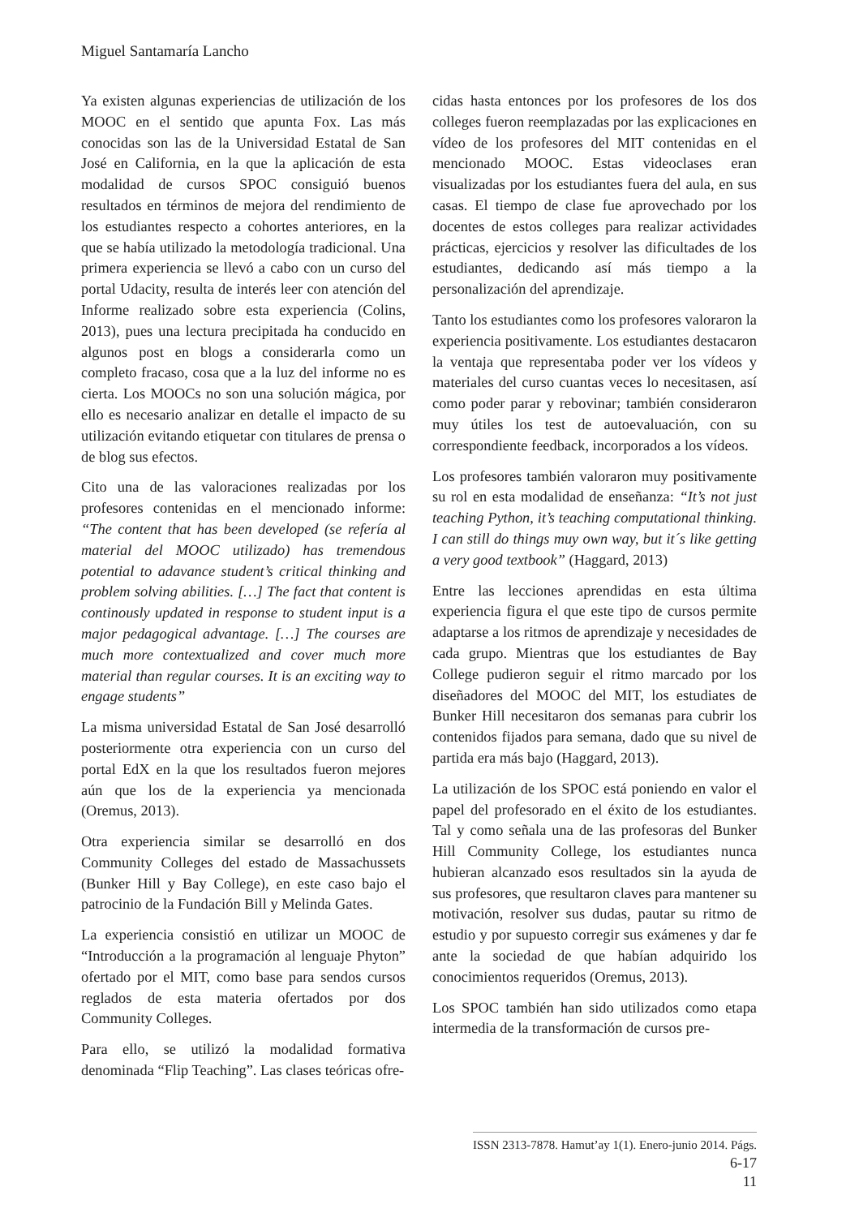Miguel Santamaría Lancho
Ya existen algunas experiencias de utilización de los MOOC en el sentido que apunta Fox. Las más conocidas son las de la Universidad Estatal de San José en California, en la que la aplicación de esta modalidad de cursos SPOC consiguió buenos resultados en términos de mejora del rendimiento de los estudiantes respecto a cohortes anteriores, en la que se había utilizado la metodología tradicional. Una primera experiencia se llevó a cabo con un curso del portal Udacity, resulta de interés leer con atención del Informe realizado sobre esta experiencia (Colins, 2013), pues una lectura precipitada ha conducido en algunos post en blogs a considerarla como un completo fracaso, cosa que a la luz del informe no es cierta. Los MOOCs no son una solución mágica, por ello es necesario analizar en detalle el impacto de su utilización evitando etiquetar con titulares de prensa o de blog sus efectos.
Cito una de las valoraciones realizadas por los profesores contenidas en el mencionado informe: “The content that has been developed (se refería al material del MOOC utilizado) has tremendous potential to adavance student’s critical thinking and problem solving abilities. […] The fact that content is continously updated in response to student input is a major pedagogical advantage. […] The courses are much more contextualized and cover much more material than regular courses. It is an exciting way to engage students”
La misma universidad Estatal de San José desarrolló posteriormente otra experiencia con un curso del portal EdX en la que los resultados fueron mejores aún que los de la experiencia ya mencionada (Oremus, 2013).
Otra experiencia similar se desarrolló en dos Community Colleges del estado de Massachussets (Bunker Hill y Bay College), en este caso bajo el patrocinio de la Fundación Bill y Melinda Gates.
La experiencia consistió en utilizar un MOOC de “Introducción a la programación al lenguaje Phyton” ofertado por el MIT, como base para sendos cursos reglados de esta materia ofertados por dos Community Colleges.
Para ello, se utilizó la modalidad formativa denominada “Flip Teaching”. Las clases teóricas ofre-
cidas hasta entonces por los profesores de los dos colleges fueron reemplazadas por las explicaciones en vídeo de los profesores del MIT contenidas en el mencionado MOOC. Estas videoclases eran visualizadas por los estudiantes fuera del aula, en sus casas. El tiempo de clase fue aprovechado por los docentes de estos colleges para realizar actividades prácticas, ejercicios y resolver las dificultades de los estudiantes, dedicando así más tiempo a la personalización del aprendizaje.
Tanto los estudiantes como los profesores valoraron la experiencia positivamente. Los estudiantes destacaron la ventaja que representaba poder ver los vídeos y materiales del curso cuantas veces lo necesitasen, así como poder parar y rebovinar; también consideraron muy útiles los test de autoevaluación, con su correspondiente feedback, incorporados a los vídeos.
Los profesores también valoraron muy positivamente su rol en esta modalidad de enseñanza: “It’s not just teaching Python, it’s teaching computational thinking. I can still do things muy own way, but it´s like getting a very good textbook” (Haggard, 2013)
Entre las lecciones aprendidas en esta última experiencia figura el que este tipo de cursos permite adaptarse a los ritmos de aprendizaje y necesidades de cada grupo. Mientras que los estudiantes de Bay College pudieron seguir el ritmo marcado por los diseñadores del MOOC del MIT, los estudiates de Bunker Hill necesitaron dos semanas para cubrir los contenidos fijados para semana, dado que su nivel de partida era más bajo (Haggard, 2013).
La utilización de los SPOC está poniendo en valor el papel del profesorado en el éxito de los estudiantes. Tal y como señala una de las profesoras del Bunker Hill Community College, los estudiantes nunca hubieran alcanzado esos resultados sin la ayuda de sus profesores, que resultaron claves para mantener su motivación, resolver sus dudas, pautar su ritmo de estudio y por supuesto corregir sus exámenes y dar fe ante la sociedad de que habían adquirido los conocimientos requeridos (Oremus, 2013).
Los SPOC también han sido utilizados como etapa intermedia de la transformación de cursos pre-
ISSN 2313-7878. Hamut’ay 1(1). Enero-junio 2014. Págs. 6-17
11